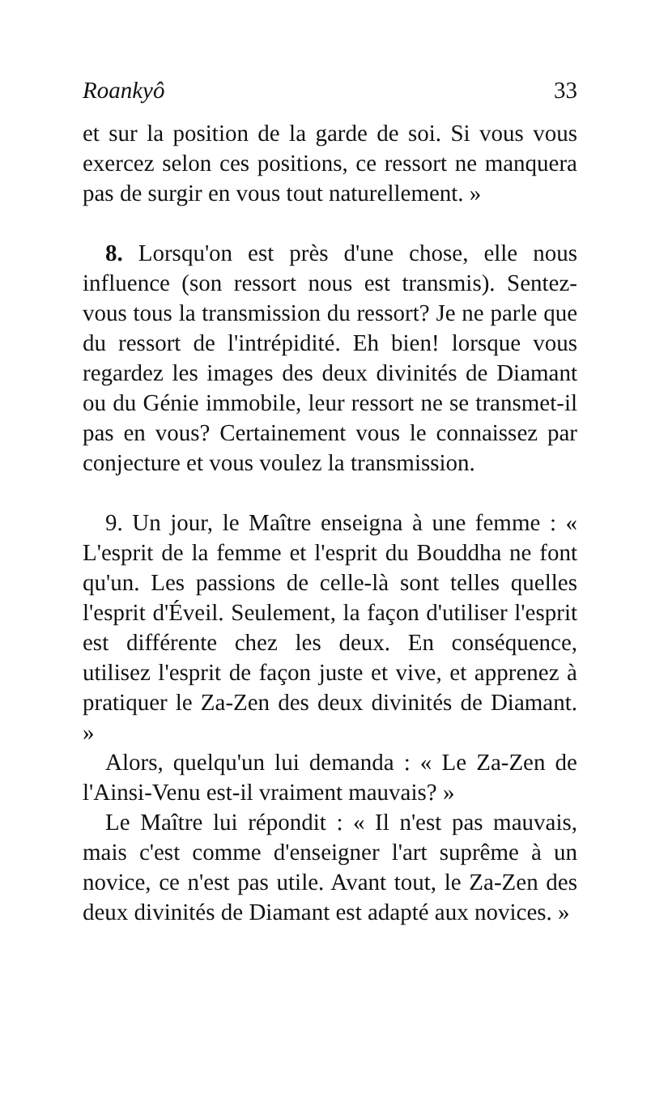Roankyô 33
et sur la position de la garde de soi. Si vous vous exercez selon ces positions, ce ressort ne manquera pas de surgir en vous tout naturellement. »
8. Lorsqu'on est près d'une chose, elle nous influence (son ressort nous est transmis). Sentez-vous tous la transmission du ressort? Je ne parle que du ressort de l'intrépidité. Eh bien! lorsque vous regardez les images des deux divinités de Diamant ou du Génie immobile, leur ressort ne se transmet-il pas en vous? Certainement vous le connaissez par conjecture et vous voulez la transmission.
9. Un jour, le Maître enseigna à une femme : « L'esprit de la femme et l'esprit du Bouddha ne font qu'un. Les passions de celle-là sont telles quelles l'esprit d'Éveil. Seulement, la façon d'utiliser l'esprit est différente chez les deux. En conséquence, utilisez l'esprit de façon juste et vive, et apprenez à pratiquer le Za-Zen des deux divinités de Diamant. »
Alors, quelqu'un lui demanda : « Le Za-Zen de l'Ainsi-Venu est-il vraiment mauvais? »
Le Maître lui répondit : « Il n'est pas mauvais, mais c'est comme d'enseigner l'art suprême à un novice, ce n'est pas utile. Avant tout, le Za-Zen des deux divinités de Diamant est adapté aux novices. »